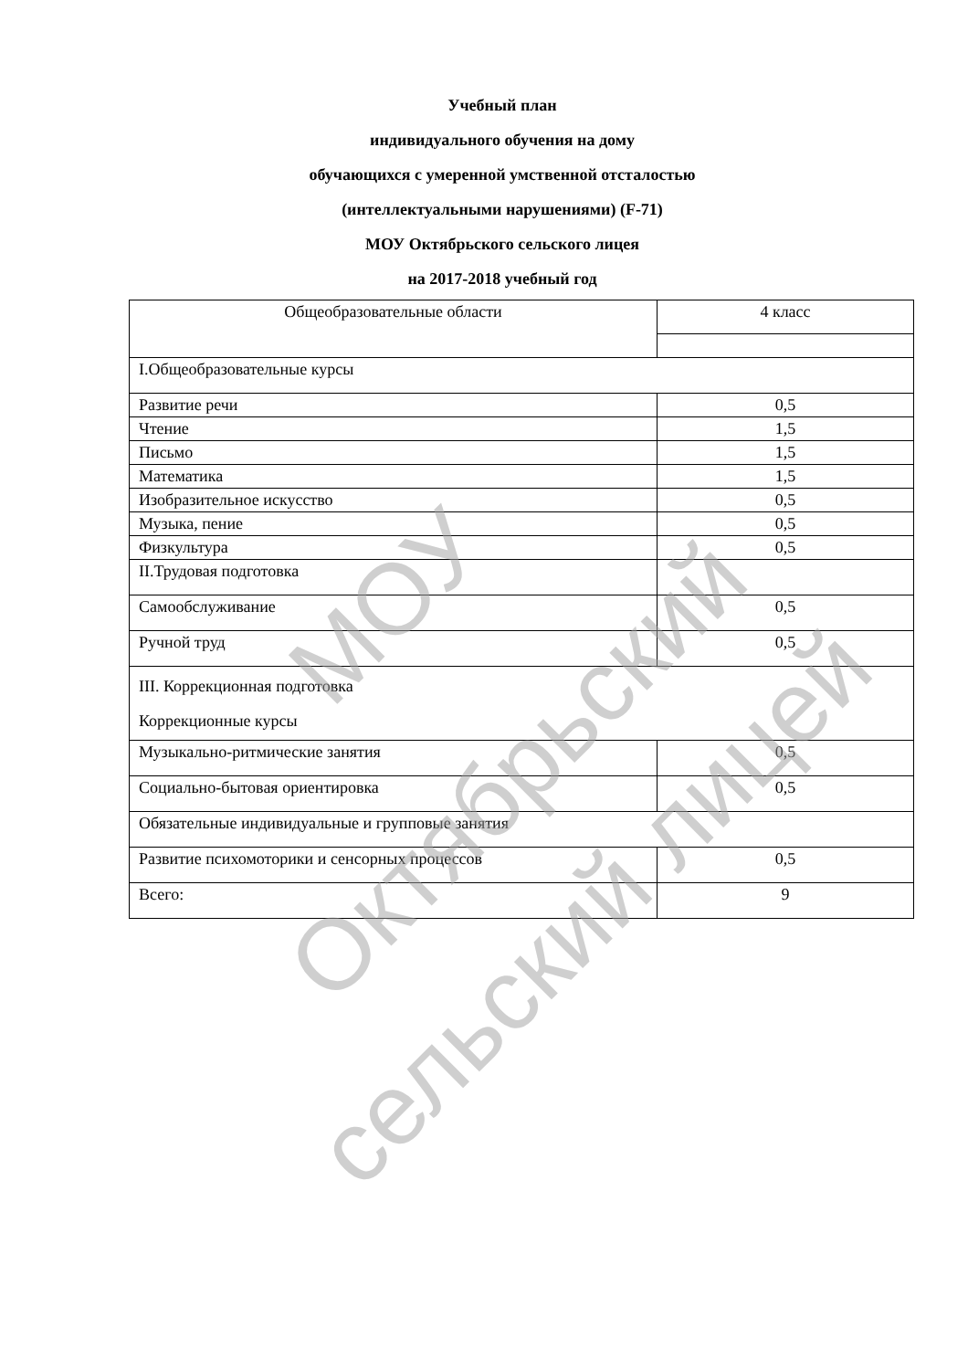Учебный план
индивидуального обучения на дому
обучающихся с умеренной умственной отсталостью
(интеллектуальными нарушениями) (F-71)
МОУ Октябрьского сельского лицея
на 2017-2018 учебный год
| Общеобразовательные области | 4 класс |
| I.Общеобразовательные курсы | |
| Развитие речи | 0,5 |
| Чтение | 1,5 |
| Письмо | 1,5 |
| Математика | 1,5 |
| Изобразительное искусство | 0,5 |
| Музыка, пение | 0,5 |
| Физкультура | 0,5 |
| II.Трудовая подготовка | |
| Самообслуживание | 0,5 |
| Ручной труд | 0,5 |
| III. Коррекционная подготовка Коррекционные курсы | |
| Музыкально-ритмические занятия | 0,5 |
| Социально-бытовая ориентировка | 0,5 |
| Обязательные индивидуальные и групповые занятия | |
| Развитие психомоторики и сенсорных процессов | 0,5 |
| Всего: | 9 |
МОУ
Октябрьский
сельский лицей